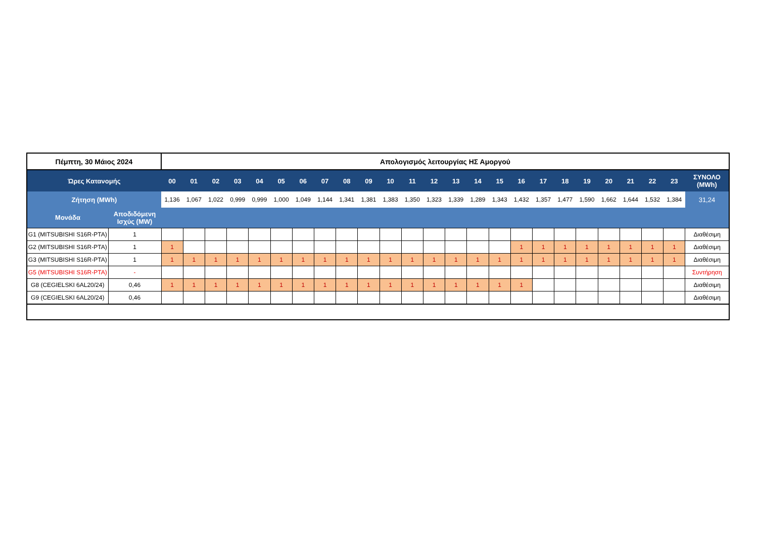| Πέμπτη, 30 Μάιος 2024 | | Απολογισμός λειτουργίας ΗΣ Αμοργού | | | | | | | | | | | | | | | | | | | | | | | | |
| --- | --- | --- | --- | --- | --- | --- | --- | --- | --- | --- | --- | --- | --- | --- | --- | --- | --- | --- | --- | --- | --- | --- | --- | --- | --- | --- |
| Ώρες Κατανομής | | 00 | 01 | 02 | 03 | 04 | 05 | 06 | 07 | 08 | 09 | 10 | 11 | 12 | 13 | 14 | 15 | 16 | 17 | 18 | 19 | 20 | 21 | 22 | 23 | ΣΥΝΟΛΟ (MWh) |
| Ζήτηση (MWh) | | 1,136 | 1,067 | 1,022 | 0,999 | 0,999 | 1,000 | 1,049 | 1,144 | 1,341 | 1,381 | 1,383 | 1,350 | 1,323 | 1,339 | 1,289 | 1,343 | 1,432 | 1,357 | 1,477 | 1,590 | 1,662 | 1,644 | 1,532 | 1,384 | 31,24 |
| Μονάδα | Αποδιδόμενη Ισχύς (MW) | | | | | | | | | | | | | | | | | | | | | | | | | |
| G1 (MITSUBISHI S16R-PTA) | 1 | | | | | | | | | | | | | | | | | | | | | | | | | Διαθέσιμη |
| G2 (MITSUBISHI S16R-PTA) | 1 | 1 | | | | | | | | | | | | | | | | 1 | 1 | 1 | 1 | 1 | 1 | 1 | 1 | Διαθέσιμη |
| G3 (MITSUBISHI S16R-PTA) | 1 | 1 | 1 | 1 | 1 | 1 | 1 | 1 | 1 | 1 | 1 | 1 | 1 | 1 | 1 | 1 | 1 | 1 | 1 | 1 | 1 | 1 | 1 | 1 | 1 | Διαθέσιμη |
| G5 (MITSUBISHI S16R-PTA) | - | | | | | | | | | | | | | | | | | | | | | | | | | Συντήρηση |
| G8 (CEGIELSKI 6AL20/24) | 0,46 | 1 | 1 | 1 | 1 | 1 | 1 | 1 | 1 | 1 | 1 | 1 | 1 | 1 | 1 | 1 | 1 | 1 | | | | | | | | Διαθέσιμη |
| G9 (CEGIELSKI 6AL20/24) | 0,46 | | | | | | | | | | | | | | | | | | | | | | | | | Διαθέσιμη |